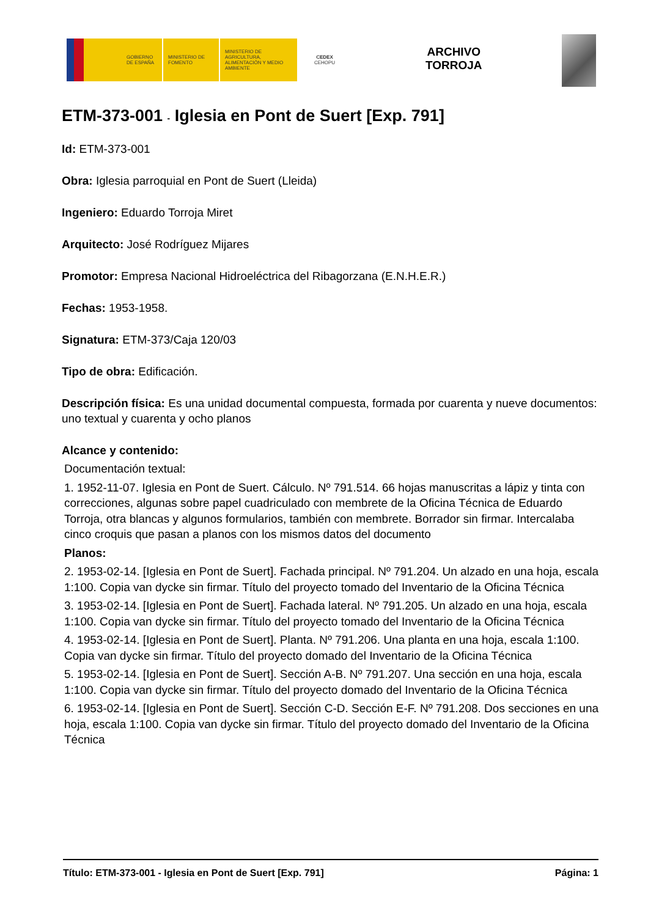GOBIERNO DE ESPAÑA MINISTERIO DE FOMENTO
MINISTERIO DE AGRICULTURA, ALIMENTACIÓN Y MEDIO AMBIENTE
CEDEX
CEHOPU
ARCHIVO
TORROJA
ETM-373-001 - Iglesia en Pont de Suert [Exp. 791]
Id: ETM-373-001
Obra: Iglesia parroquial en Pont de Suert (Lleida)
Ingeniero: Eduardo Torroja Miret
Arquitecto: José Rodríguez Mijares
Promotor: Empresa Nacional Hidroeléctrica del Ribagorzana (E.N.H.E.R.)
Fechas: 1953-1958.
Signatura: ETM-373/Caja 120/03
Tipo de obra: Edificación.
Descripción física: Es una unidad documental compuesta, formada por cuarenta y nueve documentos: uno textual y cuarenta y ocho planos
Alcance y contenido:
Documentación textual:
1. 1952-11-07. Iglesia en Pont de Suert. Cálculo. Nº 791.514. 66 hojas manuscritas a lápiz y tinta con correcciones, algunas sobre papel cuadriculado con membrete de la Oficina Técnica de Eduardo Torroja, otra blancas y algunos formularios, también con membrete. Borrador sin firmar. Intercalaba cinco croquis que pasan a planos con los mismos datos del documento
Planos:
2. 1953-02-14. [Iglesia en Pont de Suert]. Fachada principal. Nº 791.204. Un alzado en una hoja, escala 1:100. Copia van dycke sin firmar. Título del proyecto tomado del Inventario de la Oficina Técnica
3. 1953-02-14. [Iglesia en Pont de Suert]. Fachada lateral. Nº 791.205. Un alzado en una hoja, escala 1:100. Copia van dycke sin firmar. Título del proyecto tomado del Inventario de la Oficina Técnica
4. 1953-02-14. [Iglesia en Pont de Suert]. Planta. Nº 791.206. Una planta en una hoja, escala 1:100. Copia van dycke sin firmar. Título del proyecto domado del Inventario de la Oficina Técnica
5. 1953-02-14. [Iglesia en Pont de Suert]. Sección A-B. Nº 791.207. Una sección en una hoja, escala 1:100. Copia van dycke sin firmar. Título del proyecto domado del Inventario de la Oficina Técnica
6. 1953-02-14. [Iglesia en Pont de Suert]. Sección C-D. Sección E-F. Nº 791.208. Dos secciones en una hoja, escala 1:100. Copia van dycke sin firmar. Título del proyecto domado del Inventario de la Oficina Técnica
Título: ETM-373-001 - Iglesia en Pont de Suert [Exp. 791] Página: 1